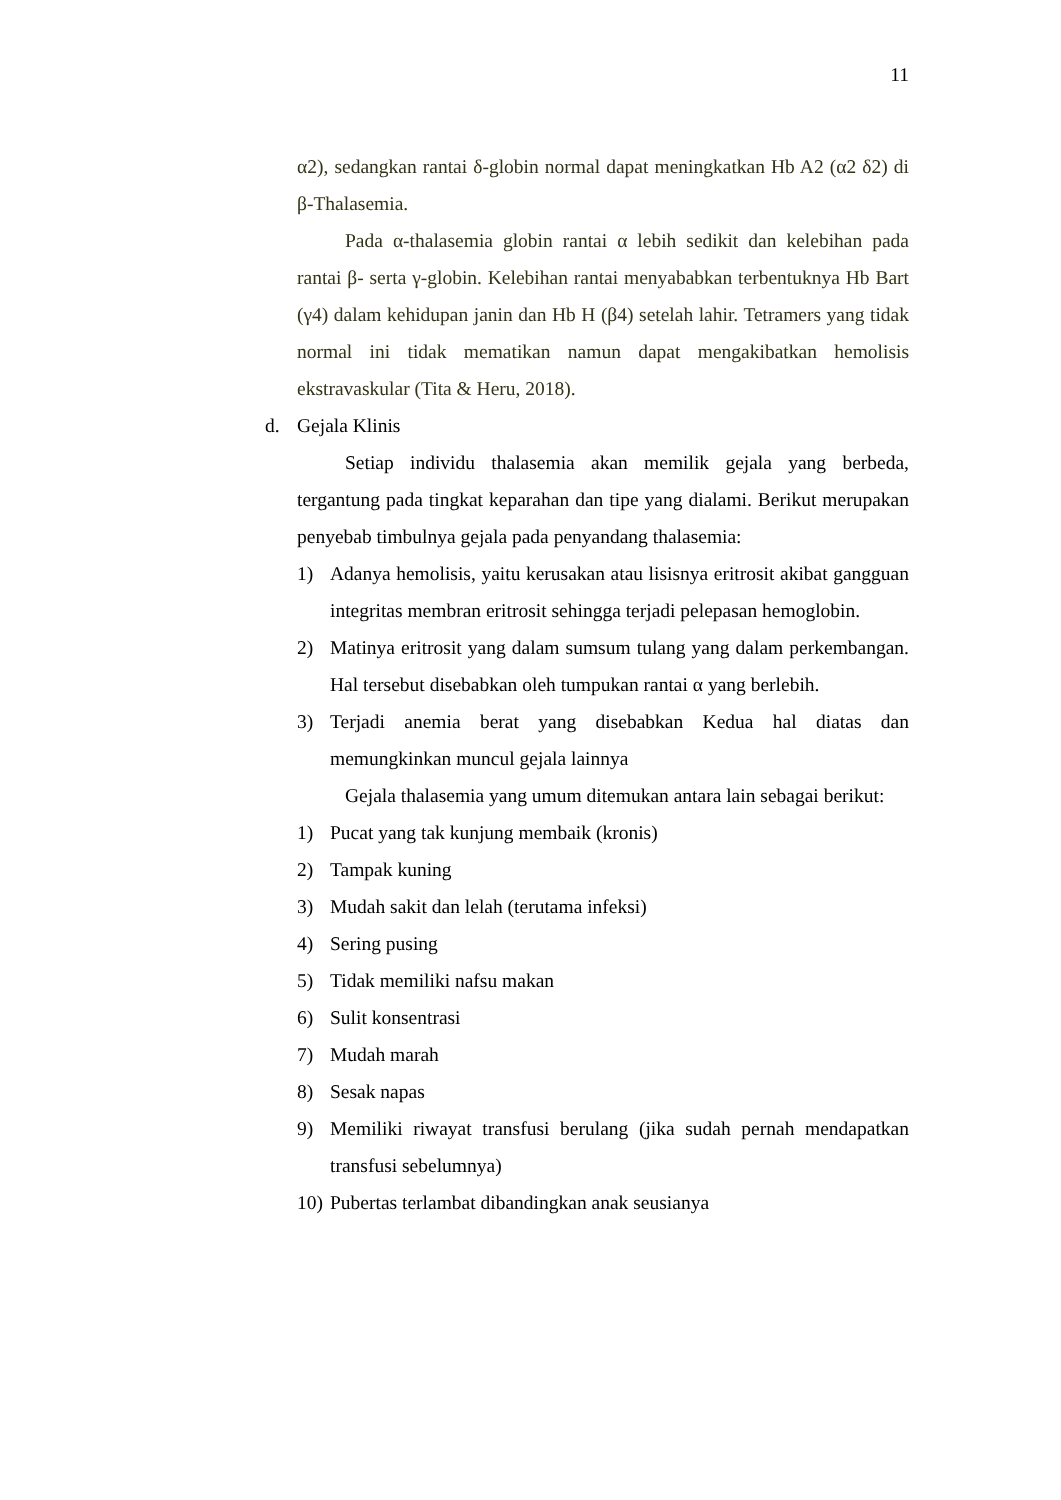11
α2), sedangkan rantai δ-globin normal dapat meningkatkan Hb A2 (α2 δ2) di β-Thalasemia.
Pada α-thalasemia globin rantai α lebih sedikit dan kelebihan pada rantai β- serta γ-globin. Kelebihan rantai menyababkan terbentuknya Hb Bart (γ4) dalam kehidupan janin dan Hb H (β4) setelah lahir. Tetramers yang tidak normal ini tidak mematikan namun dapat mengakibatkan hemolisis ekstravaskular (Tita & Heru, 2018).
d. Gejala Klinis
Setiap individu thalasemia akan memilik gejala yang berbeda, tergantung pada tingkat keparahan dan tipe yang dialami. Berikut merupakan penyebab timbulnya gejala pada penyandang thalasemia:
1) Adanya hemolisis, yaitu kerusakan atau lisisnya eritrosit akibat gangguan integritas membran eritrosit sehingga terjadi pelepasan hemoglobin.
2) Matinya eritrosit yang dalam sumsum tulang yang dalam perkembangan. Hal tersebut disebabkan oleh tumpukan rantai α yang berlebih.
3) Terjadi anemia berat yang disebabkan Kedua hal diatas dan memungkinkan muncul gejala lainnya
Gejala thalasemia yang umum ditemukan antara lain sebagai berikut:
1) Pucat yang tak kunjung membaik (kronis)
2) Tampak kuning
3) Mudah sakit dan lelah (terutama infeksi)
4) Sering pusing
5) Tidak memiliki nafsu makan
6) Sulit konsentrasi
7) Mudah marah
8) Sesak napas
9) Memiliki riwayat transfusi berulang (jika sudah pernah mendapatkan transfusi sebelumnya)
10) Pubertas terlambat dibandingkan anak seusianya